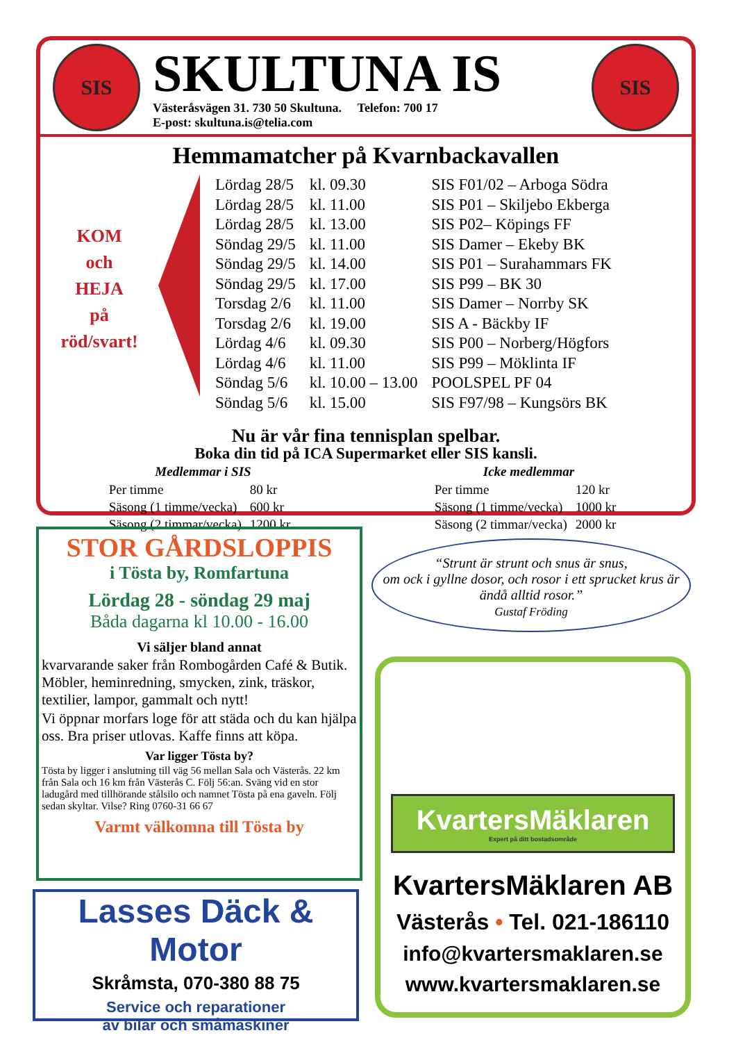SIS
SKULTUNA IS
Västeråsvägen 31. 730 50 Skultuna. Telefon: 700 17
E-post: skultuna.is@telia.com
SIS
Hemmamatcher på Kvarnbackavallen
KOM
och
HEJA
på
röd/svart!
| Lördag 28/5 | kl. 09.30 | SIS F01/02 – Arboga Södra |
| Lördag 28/5 | kl. 11.00 | SIS P01 – Skiljebo Ekberga |
| Lördag 28/5 | kl. 13.00 | SIS P02– Köpings FF |
| Söndag 29/5 | kl. 11.00 | SIS Damer – Ekeby BK |
| Söndag 29/5 | kl. 14.00 | SIS P01 – Surahammars FK |
| Söndag 29/5 | kl. 17.00 | SIS P99 – BK 30 |
| Torsdag 2/6 | kl. 11.00 | SIS Damer – Norrby SK |
| Torsdag 2/6 | kl. 19.00 | SIS A - Bäckby IF |
| Lördag 4/6 | kl. 09.30 | SIS P00 – Norberg/Högfors |
| Lördag 4/6 | kl. 11.00 | SIS P99 – Möklinta IF |
| Söndag 5/6 | kl. 10.00 – 13.00 | POOLSPEL PF 04 |
| Söndag 5/6 | kl. 15.00 | SIS F97/98 – Kungsörs BK |
Nu är vår fina tennisplan spelbar.
Boka din tid på ICA Supermarket eller SIS kansli.
| Medlemmar i SIS | |
| --- | --- |
| Per timme | 80 kr |
| Säsong (1 timme/vecka) | 600 kr |
| Säsong (2 timmar/vecka) | 1200 kr |
| Icke medlemmar | |
| --- | --- |
| Per timme | 120 kr |
| Säsong (1 timme/vecka) | 1000 kr |
| Säsong (2 timmar/vecka) | 2000 kr |
STOR GÅRDSLOPPIS
i Tösta by, Romfartuna
Lördag 28 - söndag 29 maj
Båda dagarna kl 10.00 - 16.00
Vi säljer bland annat
kvarvarande saker från Rombogården Café & Butik. Möbler, heminredning, smycken, zink, träskor, textilier, lampor, gammalt och nytt!
Vi öppnar morfars loge för att städa och du kan hjälpa oss. Bra priser utlovas. Kaffe finns att köpa.
Var ligger Tösta by?
Tösta by ligger i anslutning till väg 56 mellan Sala och Västerås. 22 km från Sala och 16 km från Västerås C. Följ 56:an. Sväng vid en stor ladugård med tillhörande stålsilo och namnet Tösta på ena gaveln. Följ sedan skyltar. Vilse? Ring 0760-31 66 67
Varmt välkomna till Tösta by
Lasses Däck & Motor
Skråmsta, 070-380 88 75
Service och reparationer
av bilar och småmaskiner
“Strunt är strunt och snus är snus,
om ock i gyllne dosor, och rosor i ett sprucket krus är ändå alltid rosor.”
Gustaf Fröding
KvartersMäklaren
Expert på ditt bostadsområde
KvartersMäklaren AB
Västerås • Tel. 021-186110
info@kvartersmaklaren.se
www.kvartersmaklaren.se